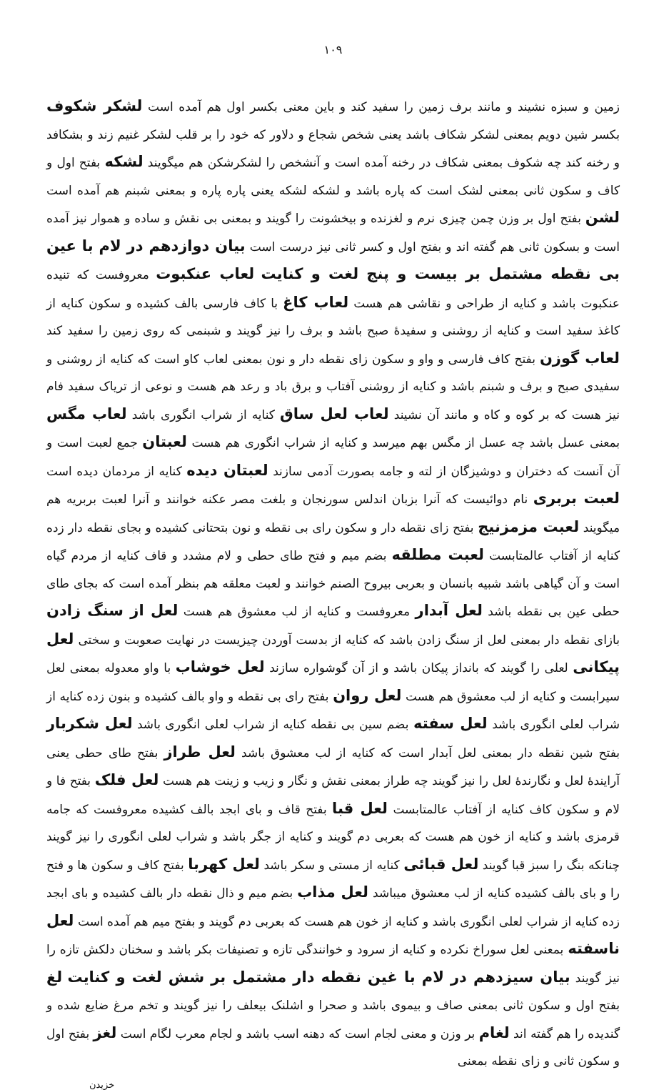۱۰۹
زمین و سبزه نشیند و مانند برف زمین را سفید کند و باین معنی بکسر اول هم آمده است لشکر شکوف بکسر شین دویم بمعنی لشکر شکاف باشد یعنی شخص شجاع و دلاور که خود را بر قلب لشکر غنیم زند و بشکافد و رخنه کند چه شکوف بمعنی شکاف در رخنه آمده است و آنشخص را لشکرشکن هم میگویند لشکه بفتح اول و کاف و سکون ثانی بمعنی لشک است که پاره باشد و لشکه لشکه یعنی پاره پاره و بمعنی شبنم هم آمده است لشن بفتح اول بر وزن چمن چیزی نرم و لغزنده و بیخشونت را گویند و بمعنی بی نقش و ساده و هموار نیز آمده است و بسکون ثانی هم گفته اند و بفتح اول و کسر ثانی نیز درست است بیان دوازدهم در لام با عین بی نقطه مشتمل بر بیست و پنج لغت و کنایت لعاب عنکبوت معروفست که تنیده عنکبوت باشد و کنایه از طراحی و نقاشی هم هست لعاب کاغ با کاف فارسی بالف کشیده و سکون کنایه از کاغذ سفید است و کنایه از روشنی و سفیدهٔ صبح باشد و برف را نیز گویند و شبنمی که روی زمین را سفید کند لعاب گوزن بفتح کاف فارسی و واو و سکون زای نقطه دار و نون بمعنی لعاب کاو است که کنایه از روشنی و سفیدی صبح و برف و شبنم باشد و کنایه از روشنی آفتاب و برق باد و رعد هم هست و نوعی از تریاک سفید فام نیز هست که بر کوه و کاه و مانند آن نشیند لعاب لعل ساق کنایه از شراب انگوری باشد لعاب مگس بمعنی عسل باشد چه عسل از مگس بهم میرسد و کنایه از شراب انگوری هم هست لعبتان جمع لعبت است و آن آنست که دختران و دوشیزگان از لته و جامه بصورت آدمی سازند لعبتان دیده کنایه از مردمان دیده است لعبت بربری نام دوائیست که آنرا بزبان اندلس سورنجان و بلغت مصر عکنه خوانند و آنرا لعبت بربریه هم میگویند لعبت مزمزنیج بفتح زای نقطه دار و سکون رای بی نقطه و نون بتحتانی کشیده و بجای نقطه دار زده کنایه از آفتاب عالمتابست لعبت مطلقه بضم میم و فتح طای حطی و لام مشدد و قاف کنایه از مردم گیاه است و آن گیاهی باشد شبیه بانسان و بعربی بیروح الصنم خوانند و لعبت معلقه هم بنظر آمده است که بجای طای حطی عین بی نقطه باشد لعل آبدار معروفست و کنایه از لب معشوق هم هست لعل از سنگ زادن بازای نقطه دار بمعنی لعل از سنگ زادن باشد که کنایه از بدست آوردن چیزیست در نهایت صعوبت و سختی لعل پیکانی لعلی را گویند که بانداز پیکان باشد و از آن گوشواره سازند لعل خوشاب با واو معدوله بمعنی لعل سیرابست و کنایه از لب معشوق هم هست لعل روان بفتح رای بی نقطه و واو بالف کشیده و بنون زده کنایه از شراب لعلی انگوری باشد لعل سفته بضم سین بی نقطه کنایه از شراب لعلی انگوری باشد لعل شکربار بفتح شین نقطه دار بمعنی لعل آبدار است که کنایه از لب معشوق باشد لعل طراز بفتح طای حطی یعنی آرایندهٔ لعل و نگارندهٔ لعل را نیز گویند چه طراز بمعنی نقش و نگار و زیب و زینت هم هست لعل فلک بفتح فا و لام و سکون کاف کنایه از آفتاب عالمتابست لعل قبا بفتح قاف و بای ابجد بالف کشیده معروفست که جامه قرمزی باشد و کنایه از خون هم هست که بعربی دم گویند و کنایه از جگر باشد و شراب لعلی انگوری را نیز گویند چنانکه بنگ را سبز قبا گویند لعل قبائی کنایه از مستی و سکر باشد لعل کهربا بفتح کاف و سکون ها و فتح را و بای بالف کشیده کنایه از لب معشوق میباشد لعل مذاب بضم میم و ذال نقطه دار بالف کشیده و بای ابجد زده کنایه از شراب لعلی انگوری باشد و کنایه از خون هم هست که بعربی دم گویند و بفتح میم هم آمده است لعل ناسفته بمعنی لعل سوراخ نکرده و کنایه از سرود و خوانندگی تازه و تصنیفات بکر باشد و سخنان دلکش تازه را نیز گویند بیان سیزدهم در لام با غین نقطه دار مشتمل بر شش لغت و کنایت لغ بفتح اول و سکون ثانی بمعنی صاف و بیموی باشد و صحرا و اشلنک بیعلف را نیز گویند و تخم مرغ ضایع شده و گندیده را هم گفته اند لغام بر وزن و معنی لجام است که دهنه اسب باشد و لجام معرب لگام است لغز بفتح اول و سکون ثانی و زای نقطه بمعنی
خزیدن